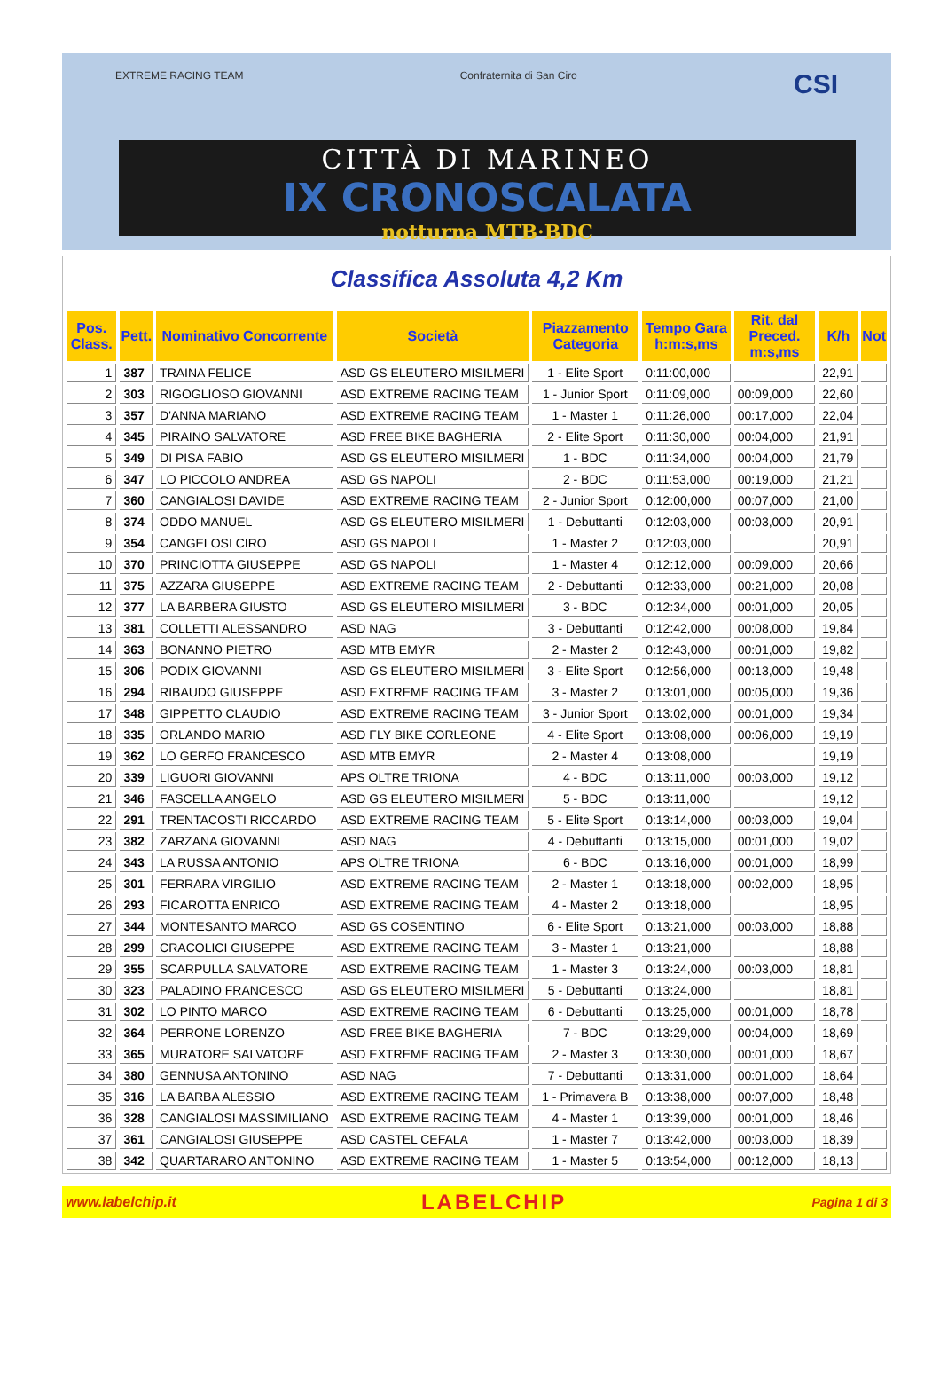EXTREME RACING TEAM Confraternita di San Ciro CSI
CITTÀ DI MARINEO
IX CRONOSCALATA
notturna MTB·BDC
Classifica Assoluta 4,2 Km
| Pos. Class. | Pett. | Nominativo Concorrente | Società | Piazzamento Categoria | Tempo Gara h:m:s,ms | Rit. dal Preced. m:s,ms | K/h | Not |
| --- | --- | --- | --- | --- | --- | --- | --- | --- |
| 1 | 387 | TRAINA FELICE | ASD GS ELEUTERO MISILMERI | 1 - Elite Sport | 0:11:00,000 | | 22,91 | |
| 2 | 303 | RIGOGLIOSO GIOVANNI | ASD EXTREME RACING TEAM | 1 - Junior Sport | 0:11:09,000 | 00:09,000 | 22,60 | |
| 3 | 357 | D'ANNA MARIANO | ASD EXTREME RACING TEAM | 1 - Master 1 | 0:11:26,000 | 00:17,000 | 22,04 | |
| 4 | 345 | PIRAINO SALVATORE | ASD FREE BIKE BAGHERIA | 2 - Elite Sport | 0:11:30,000 | 00:04,000 | 21,91 | |
| 5 | 349 | DI PISA FABIO | ASD GS ELEUTERO MISILMERI | 1 - BDC | 0:11:34,000 | 00:04,000 | 21,79 | |
| 6 | 347 | LO PICCOLO ANDREA | ASD GS NAPOLI | 2 - BDC | 0:11:53,000 | 00:19,000 | 21,21 | |
| 7 | 360 | CANGIALOSI DAVIDE | ASD EXTREME RACING TEAM | 2 - Junior Sport | 0:12:00,000 | 00:07,000 | 21,00 | |
| 8 | 374 | ODDO MANUEL | ASD GS ELEUTERO MISILMERI | 1 - Debuttanti | 0:12:03,000 | 00:03,000 | 20,91 | |
| 9 | 354 | CANGELOSI CIRO | ASD GS NAPOLI | 1 - Master 2 | 0:12:03,000 | | 20,91 | |
| 10 | 370 | PRINCIOTTA GIUSEPPE | ASD GS NAPOLI | 1 - Master 4 | 0:12:12,000 | 00:09,000 | 20,66 | |
| 11 | 375 | AZZARA GIUSEPPE | ASD EXTREME RACING TEAM | 2 - Debuttanti | 0:12:33,000 | 00:21,000 | 20,08 | |
| 12 | 377 | LA BARBERA GIUSTO | ASD GS ELEUTERO MISILMERI | 3 - BDC | 0:12:34,000 | 00:01,000 | 20,05 | |
| 13 | 381 | COLLETTI ALESSANDRO | ASD NAG | 3 - Debuttanti | 0:12:42,000 | 00:08,000 | 19,84 | |
| 14 | 363 | BONANNO PIETRO | ASD MTB EMYR | 2 - Master 2 | 0:12:43,000 | 00:01,000 | 19,82 | |
| 15 | 306 | PODIX GIOVANNI | ASD GS ELEUTERO MISILMERI | 3 - Elite Sport | 0:12:56,000 | 00:13,000 | 19,48 | |
| 16 | 294 | RIBAUDO GIUSEPPE | ASD EXTREME RACING TEAM | 3 - Master 2 | 0:13:01,000 | 00:05,000 | 19,36 | |
| 17 | 348 | GIPPETTO CLAUDIO | ASD EXTREME RACING TEAM | 3 - Junior Sport | 0:13:02,000 | 00:01,000 | 19,34 | |
| 18 | 335 | ORLANDO MARIO | ASD FLY BIKE CORLEONE | 4 - Elite Sport | 0:13:08,000 | 00:06,000 | 19,19 | |
| 19 | 362 | LO GERFO FRANCESCO | ASD MTB EMYR | 2 - Master 4 | 0:13:08,000 | | 19,19 | |
| 20 | 339 | LIGUORI GIOVANNI | APS OLTRE TRIONA | 4 - BDC | 0:13:11,000 | 00:03,000 | 19,12 | |
| 21 | 346 | FASCELLA ANGELO | ASD GS ELEUTERO MISILMERI | 5 - BDC | 0:13:11,000 | | 19,12 | |
| 22 | 291 | TRENTACOSTI RICCARDO | ASD EXTREME RACING TEAM | 5 - Elite Sport | 0:13:14,000 | 00:03,000 | 19,04 | |
| 23 | 382 | ZARZANA GIOVANNI | ASD NAG | 4 - Debuttanti | 0:13:15,000 | 00:01,000 | 19,02 | |
| 24 | 343 | LA RUSSA ANTONIO | APS OLTRE TRIONA | 6 - BDC | 0:13:16,000 | 00:01,000 | 18,99 | |
| 25 | 301 | FERRARA VIRGILIO | ASD EXTREME RACING TEAM | 2 - Master 1 | 0:13:18,000 | 00:02,000 | 18,95 | |
| 26 | 293 | FICAROTTA ENRICO | ASD EXTREME RACING TEAM | 4 - Master 2 | 0:13:18,000 | | 18,95 | |
| 27 | 344 | MONTESANTO MARCO | ASD GS COSENTINO | 6 - Elite Sport | 0:13:21,000 | 00:03,000 | 18,88 | |
| 28 | 299 | CRACOLICI GIUSEPPE | ASD EXTREME RACING TEAM | 3 - Master 1 | 0:13:21,000 | | 18,88 | |
| 29 | 355 | SCARPULLA SALVATORE | ASD EXTREME RACING TEAM | 1 - Master 3 | 0:13:24,000 | 00:03,000 | 18,81 | |
| 30 | 323 | PALADINO FRANCESCO | ASD GS ELEUTERO MISILMERI | 5 - Debuttanti | 0:13:24,000 | | 18,81 | |
| 31 | 302 | LO PINTO MARCO | ASD EXTREME RACING TEAM | 6 - Debuttanti | 0:13:25,000 | 00:01,000 | 18,78 | |
| 32 | 364 | PERRONE LORENZO | ASD FREE BIKE BAGHERIA | 7 - BDC | 0:13:29,000 | 00:04,000 | 18,69 | |
| 33 | 365 | MURATORE SALVATORE | ASD EXTREME RACING TEAM | 2 - Master 3 | 0:13:30,000 | 00:01,000 | 18,67 | |
| 34 | 380 | GENNUSA ANTONINO | ASD NAG | 7 - Debuttanti | 0:13:31,000 | 00:01,000 | 18,64 | |
| 35 | 316 | LA BARBA ALESSIO | ASD EXTREME RACING TEAM | 1 - Primavera B | 0:13:38,000 | 00:07,000 | 18,48 | |
| 36 | 328 | CANGIALOSI MASSIMILIANO | ASD EXTREME RACING TEAM | 4 - Master 1 | 0:13:39,000 | 00:01,000 | 18,46 | |
| 37 | 361 | CANGIALOSI GIUSEPPE | ASD CASTEL CEFALA | 1 - Master 7 | 0:13:42,000 | 00:03,000 | 18,39 | |
| 38 | 342 | QUARTARARO ANTONINO | ASD EXTREME RACING TEAM | 1 - Master 5 | 0:13:54,000 | 00:12,000 | 18,13 | |
www.labelchip.it LABELCHIP Pagina 1 di 3